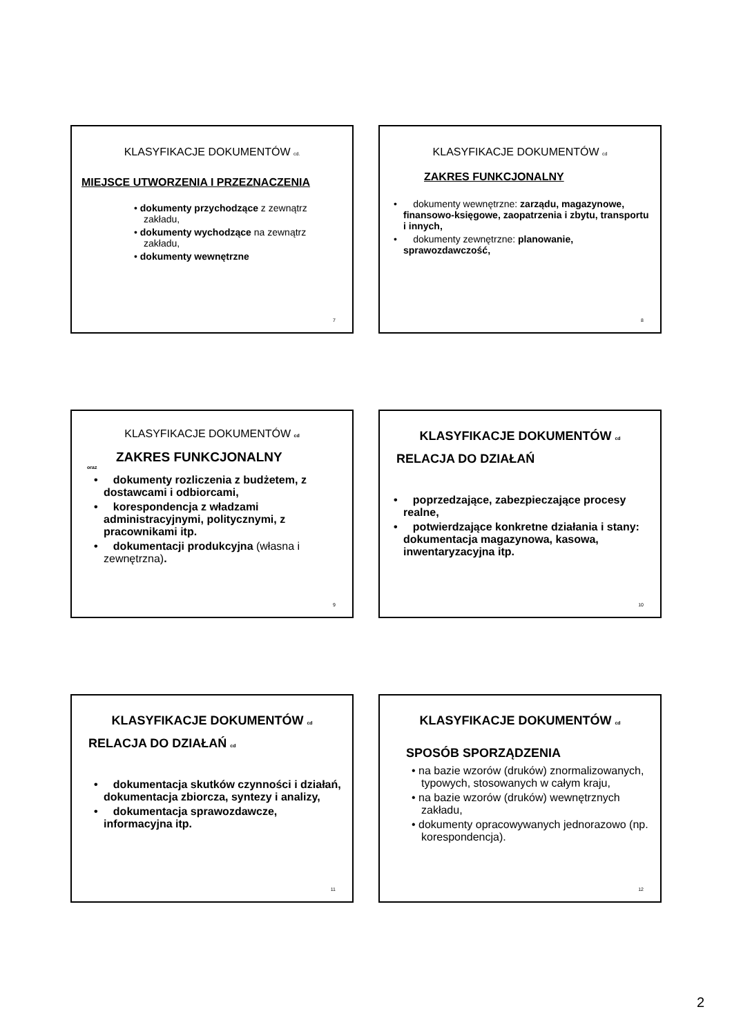KLASYFIKACJE DOKUMENTÓW cd.
MIEJSCE UTWORZENIA I PRZEZNACZENIA
• dokumenty przychodzące z zewnątrz zakładu,
• dokumenty wychodzące na zewnątrz zakładu,
• dokumenty wewnętrzne
7
KLASYFIKACJE DOKUMENTÓW cd
ZAKRES FUNKCJONALNY
• dokumenty wewnętrzne: zarządu, magazynowe, finansowo-księgowe, zaopatrzenia i zbytu, transportu i innych,
• dokumenty zewnętrzne: planowanie, sprawozdawczość,
8
KLASYFIKACJE DOKUMENTÓW cd
ZAKRES FUNKCJONALNY
oraz
• dokumenty rozliczenia z budżetem, z dostawcami i odbiorcami,
• korespondencja z władzami administracyjnymi, politycznymi, z pracownikami itp.
• dokumentacji produkcyjna (własna i zewnętrzna).
9
KLASYFIKACJE DOKUMENTÓW cd
RELACJA DO DZIAŁAŃ
• poprzedzające, zabezpieczające procesy realne,
• potwierdzające konkretne działania i stany: dokumentacja magazynowa, kasowa, inwentaryzacyjna itp.
10
KLASYFIKACJE DOKUMENTÓW cd
RELACJA DO DZIAŁAŃ cd
• dokumentacja skutków czynności i działań, dokumentacja zbiorcza, syntezy i analizy,
• dokumentacja sprawozdawcze, informacyjna itp.
11
KLASYFIKACJE DOKUMENTÓW cd
SPOSÓB SPORZĄDZENIA
• na bazie wzorów (druków) znormalizowanych, typowych, stosowanych w całym kraju,
• na bazie wzorów (druków) wewnętrznych zakładu,
• dokumenty opracowywanych jednorazowo (np. korespondencja).
12
2